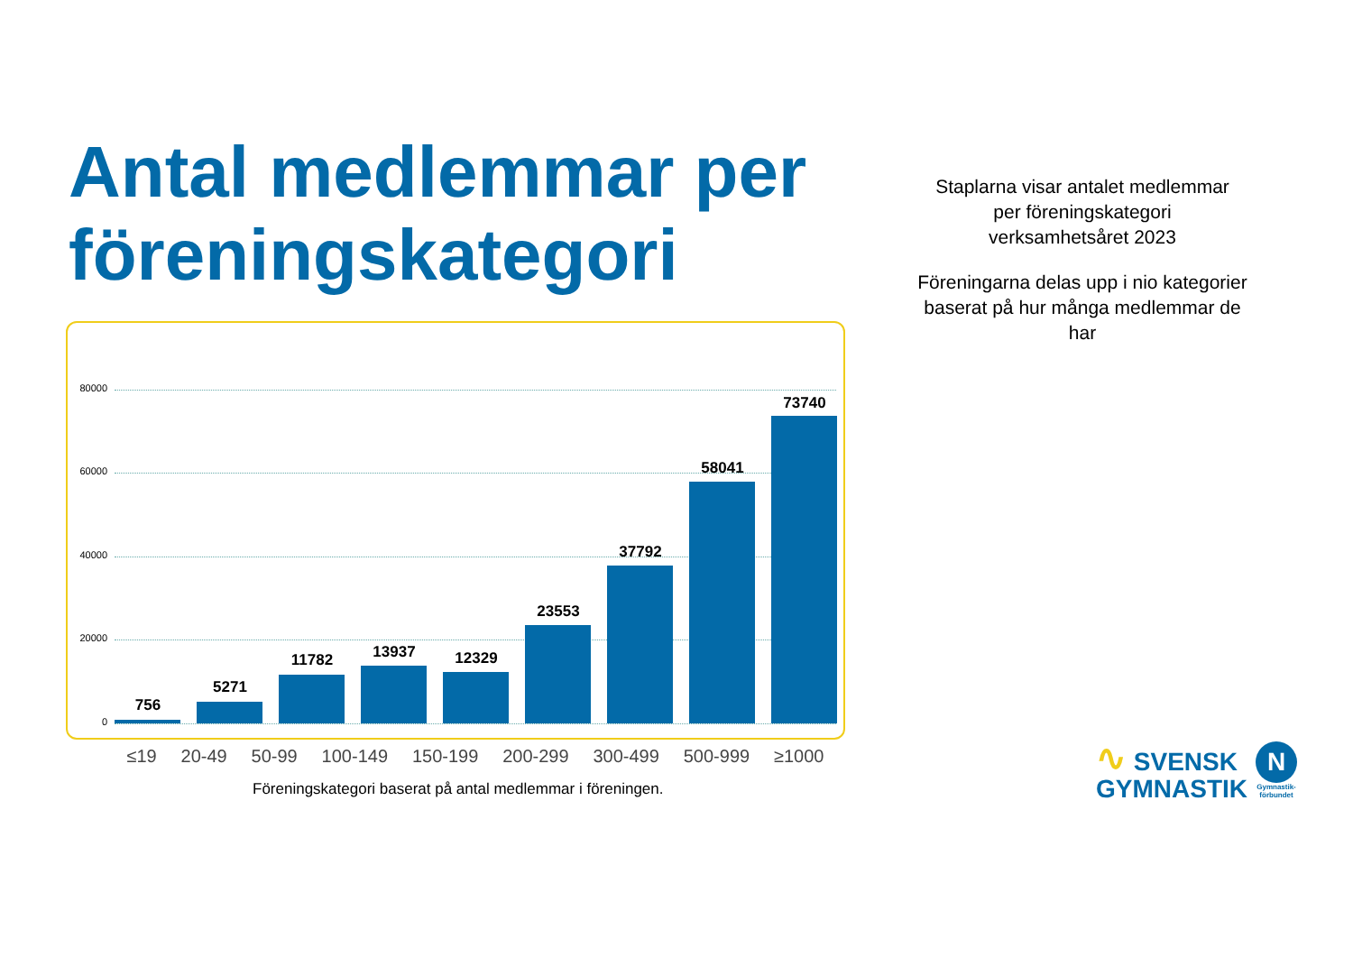Antal medlemmar per föreningskategori
Staplarna visar antalet medlemmar
per föreningskategori
verksamhetsåret 2023
Föreningarna delas upp i nio kategorier baserat på hur många medlemmar de har
80000
60000
40000
20000
0
756
5271
11782 13937 12329
23553
37792
58041
73740
≤19 20-49 50-99 100-149 150-199 200-299 300-499 500-999 ≥1000
Föreningskategori baserat på antal medlemmar i föreningen.
∿ SVENSK
GYMNASTIK
N
Gymnastik-
förbundet